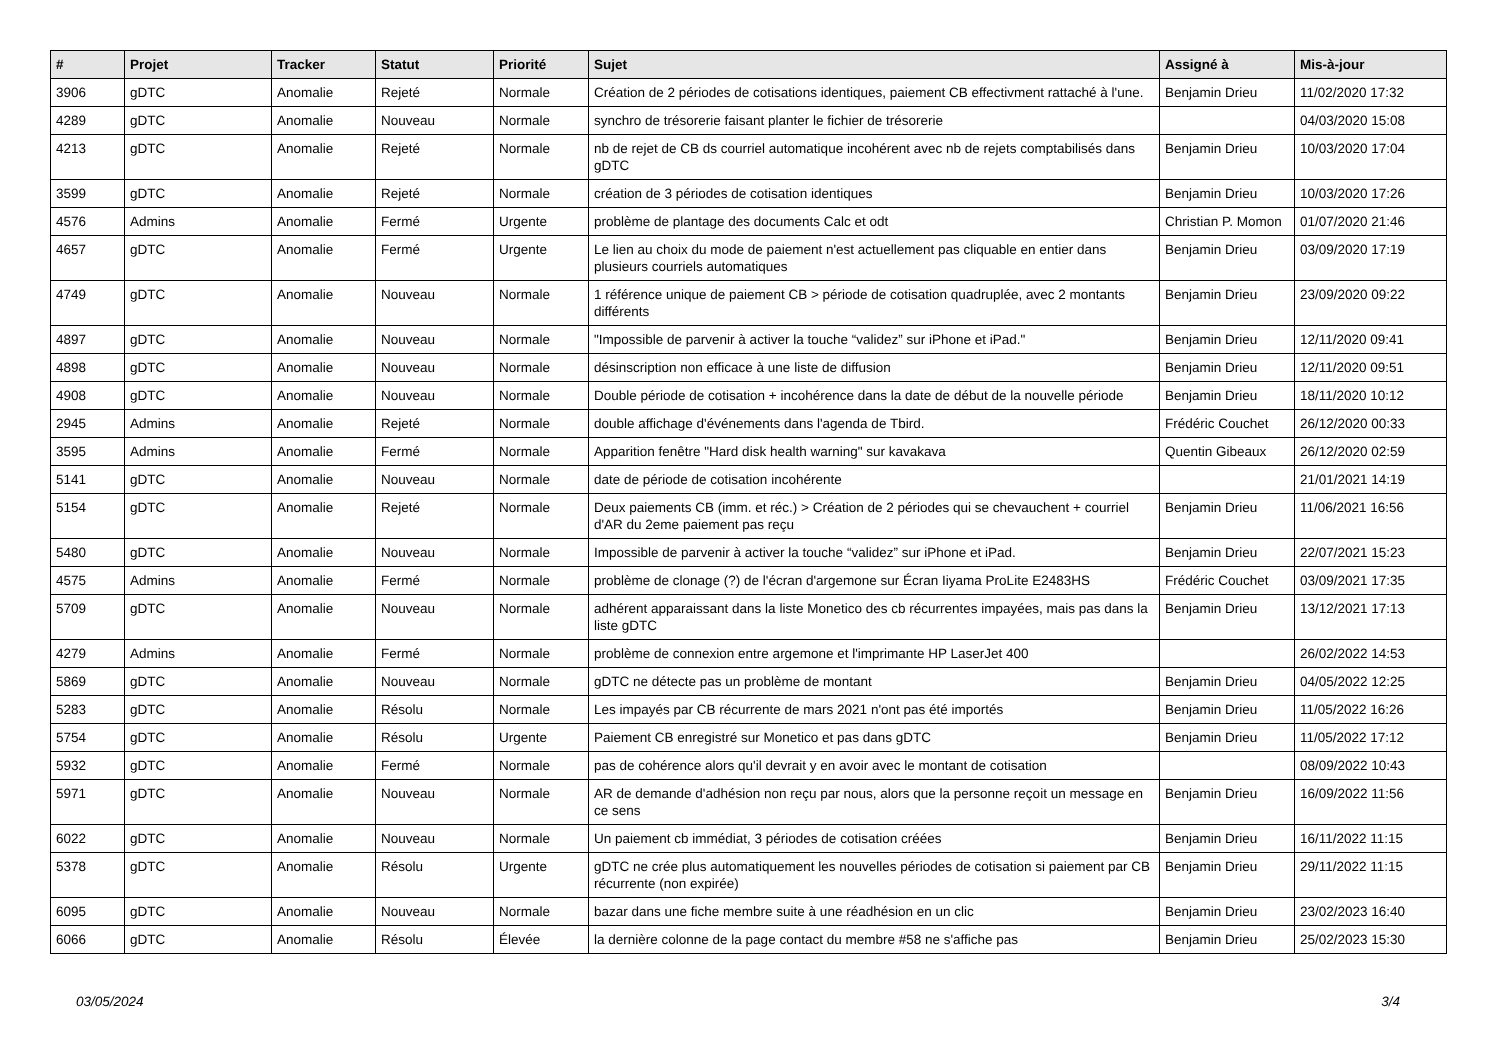| # | Projet | Tracker | Statut | Priorité | Sujet | Assigné à | Mis-à-jour |
| --- | --- | --- | --- | --- | --- | --- | --- |
| 3906 | gDTC | Anomalie | Rejeté | Normale | Création de 2 périodes de cotisations identiques, paiement CB effectivment rattaché à l'une. | Benjamin Drieu | 11/02/2020 17:32 |
| 4289 | gDTC | Anomalie | Nouveau | Normale | synchro de trésorerie faisant planter le fichier de trésorerie | | 04/03/2020 15:08 |
| 4213 | gDTC | Anomalie | Rejeté | Normale | nb de rejet de CB ds courriel automatique incohérent avec nb de rejets comptabilisés dans gDTC | Benjamin Drieu | 10/03/2020 17:04 |
| 3599 | gDTC | Anomalie | Rejeté | Normale | création de 3 périodes de cotisation identiques | Benjamin Drieu | 10/03/2020 17:26 |
| 4576 | Admins | Anomalie | Fermé | Urgente | problème de plantage des documents Calc et odt | Christian P. Momon | 01/07/2020 21:46 |
| 4657 | gDTC | Anomalie | Fermé | Urgente | Le lien au choix du mode de paiement n'est actuellement pas cliquable en entier dans plusieurs courriels automatiques | Benjamin Drieu | 03/09/2020 17:19 |
| 4749 | gDTC | Anomalie | Nouveau | Normale | 1 référence unique de paiement CB > période de cotisation quadruplée, avec 2 montants différents | Benjamin Drieu | 23/09/2020 09:22 |
| 4897 | gDTC | Anomalie | Nouveau | Normale | "Impossible de parvenir à activer la touche “validez” sur iPhone et iPad." | Benjamin Drieu | 12/11/2020 09:41 |
| 4898 | gDTC | Anomalie | Nouveau | Normale | désinscription non efficace à une liste de diffusion | Benjamin Drieu | 12/11/2020 09:51 |
| 4908 | gDTC | Anomalie | Nouveau | Normale | Double période de cotisation + incohérence dans la date de début de la nouvelle période | Benjamin Drieu | 18/11/2020 10:12 |
| 2945 | Admins | Anomalie | Rejeté | Normale | double affichage d'événements dans l'agenda de Tbird. | Frédéric Couchet | 26/12/2020 00:33 |
| 3595 | Admins | Anomalie | Fermé | Normale | Apparition fenêtre "Hard disk health warning" sur kavakava | Quentin Gibeaux | 26/12/2020 02:59 |
| 5141 | gDTC | Anomalie | Nouveau | Normale | date de période de cotisation incohérente | | 21/01/2021 14:19 |
| 5154 | gDTC | Anomalie | Rejeté | Normale | Deux paiements CB (imm. et réc.) > Création de 2 périodes qui se chevauchent + courriel d'AR du 2eme paiement pas reçu | Benjamin Drieu | 11/06/2021 16:56 |
| 5480 | gDTC | Anomalie | Nouveau | Normale | Impossible de parvenir à activer la touche “validez” sur iPhone et iPad. | Benjamin Drieu | 22/07/2021 15:23 |
| 4575 | Admins | Anomalie | Fermé | Normale | problème de clonage (?) de l'écran d'argemone sur Écran Iiyama ProLite E2483HS | Frédéric Couchet | 03/09/2021 17:35 |
| 5709 | gDTC | Anomalie | Nouveau | Normale | adhérent apparaissant dans la liste Monetico des cb récurrentes impayées, mais pas dans la liste gDTC | Benjamin Drieu | 13/12/2021 17:13 |
| 4279 | Admins | Anomalie | Fermé | Normale | problème de connexion entre argemone et l'imprimante HP LaserJet 400 | | 26/02/2022 14:53 |
| 5869 | gDTC | Anomalie | Nouveau | Normale | gDTC ne détecte pas un problème de montant | Benjamin Drieu | 04/05/2022 12:25 |
| 5283 | gDTC | Anomalie | Résolu | Normale | Les impayés par CB récurrente de mars 2021 n'ont pas été importés | Benjamin Drieu | 11/05/2022 16:26 |
| 5754 | gDTC | Anomalie | Résolu | Urgente | Paiement CB enregistré sur Monetico et pas dans gDTC | Benjamin Drieu | 11/05/2022 17:12 |
| 5932 | gDTC | Anomalie | Fermé | Normale | pas de cohérence alors qu'il devrait y en avoir avec le montant de cotisation | | 08/09/2022 10:43 |
| 5971 | gDTC | Anomalie | Nouveau | Normale | AR de demande d'adhésion non reçu par nous, alors que la personne reçoit un message en ce sens | Benjamin Drieu | 16/09/2022 11:56 |
| 6022 | gDTC | Anomalie | Nouveau | Normale | Un paiement cb immédiat, 3 périodes de cotisation créées | Benjamin Drieu | 16/11/2022 11:15 |
| 5378 | gDTC | Anomalie | Résolu | Urgente | gDTC ne crée plus automatiquement les nouvelles périodes de cotisation si paiement par CB récurrente (non expirée) | Benjamin Drieu | 29/11/2022 11:15 |
| 6095 | gDTC | Anomalie | Nouveau | Normale | bazar dans une fiche membre suite à une réadhésion en un clic | Benjamin Drieu | 23/02/2023 16:40 |
| 6066 | gDTC | Anomalie | Résolu | Élevée | la dernière colonne de la page contact du membre #58 ne s'affiche pas | Benjamin Drieu | 25/02/2023 15:30 |
03/05/2024 3/4